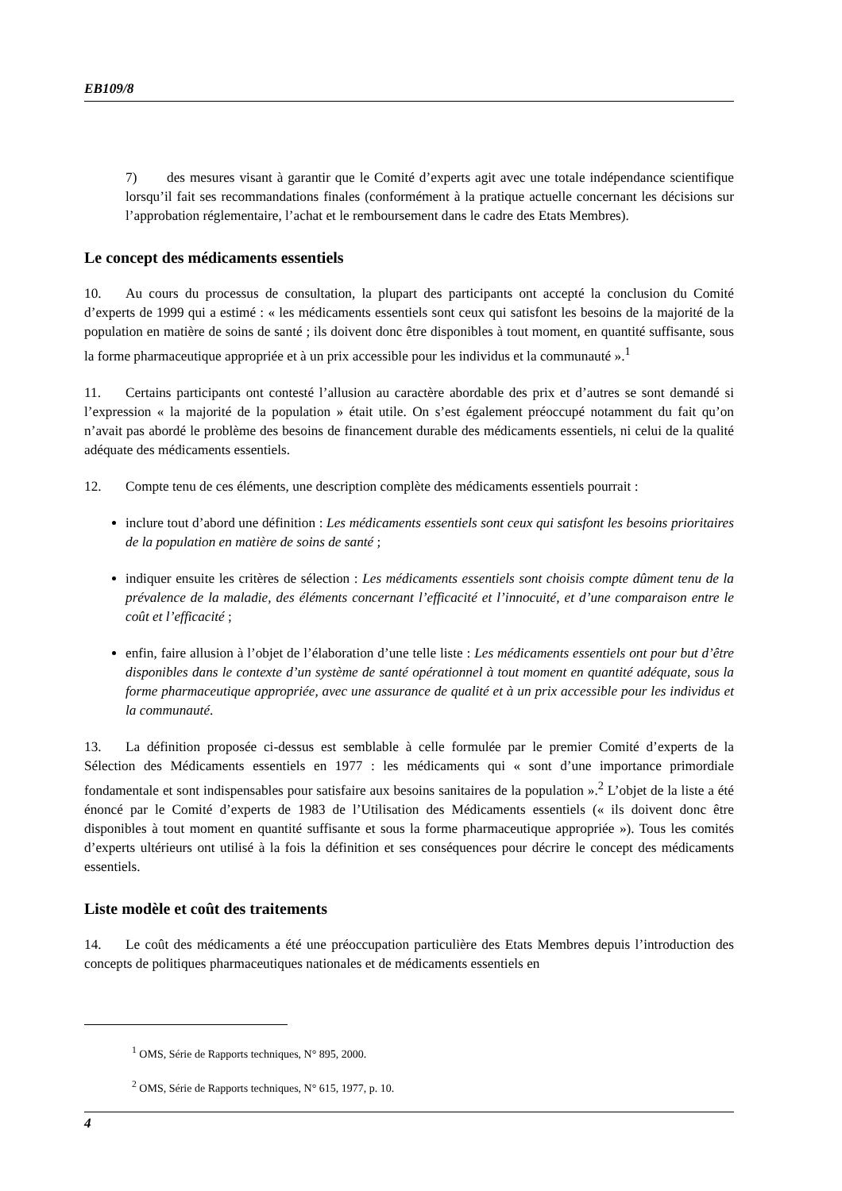EB109/8
7) des mesures visant à garantir que le Comité d’experts agit avec une totale indépendance scientifique lorsqu’il fait ses recommandations finales (conformément à la pratique actuelle concernant les décisions sur l’approbation réglementaire, l’achat et le remboursement dans le cadre des Etats Membres).
Le concept des médicaments essentiels
10. Au cours du processus de consultation, la plupart des participants ont accepté la conclusion du Comité d’experts de 1999 qui a estimé : « les médicaments essentiels sont ceux qui satisfont les besoins de la majorité de la population en matière de soins de santé ; ils doivent donc être disponibles à tout moment, en quantité suffisante, sous la forme pharmaceutique appropriée et à un prix accessible pour les individus et la communauté ».<sup>1</sup>
11. Certains participants ont contesté l’allusion au caractère abordable des prix et d’autres se sont demandé si l’expression « la majorité de la population » était utile. On s’est également préoccupé notamment du fait qu’on n’avait pas abordé le problème des besoins de financement durable des médicaments essentiels, ni celui de la qualité adéquate des médicaments essentiels.
12. Compte tenu de ces éléments, une description complète des médicaments essentiels pourrait :
inclure tout d’abord une définition : Les médicaments essentiels sont ceux qui satisfont les besoins prioritaires de la population en matière de soins de santé ;
indiquer ensuite les critères de sélection : Les médicaments essentiels sont choisis compte dûment tenu de la prévalence de la maladie, des éléments concernant l’efficacité et l’innocuité, et d’une comparaison entre le coût et l’efficacité ;
enfin, faire allusion à l’objet de l’élaboration d’une telle liste : Les médicaments essentiels ont pour but d’être disponibles dans le contexte d’un système de santé opérationnel à tout moment en quantité adéquate, sous la forme pharmaceutique appropriée, avec une assurance de qualité et à un prix accessible pour les individus et la communauté.
13. La définition proposée ci-dessus est semblable à celle formulée par le premier Comité d’experts de la Sélection des Médicaments essentiels en 1977 : les médicaments qui « sont d’une importance primordiale fondamentale et sont indispensables pour satisfaire aux besoins sanitaires de la population ».<sup>2</sup> L’objet de la liste a été énoncé par le Comité d’experts de 1983 de l’Utilisation des Médicaments essentiels (« ils doivent donc être disponibles à tout moment en quantité suffisante et sous la forme pharmaceutique appropriée »). Tous les comités d’experts ultérieurs ont utilisé à la fois la définition et ses conséquences pour décrire le concept des médicaments essentiels.
Liste modèle et coût des traitements
14. Le coût des médicaments a été une préoccupation particulière des Etats Membres depuis l’introduction des concepts de politiques pharmaceutiques nationales et de médicaments essentiels en
<sup>1</sup> OMS, Série de Rapports techniques, N° 895, 2000.
<sup>2</sup> OMS, Série de Rapports techniques, N° 615, 1977, p. 10.
4